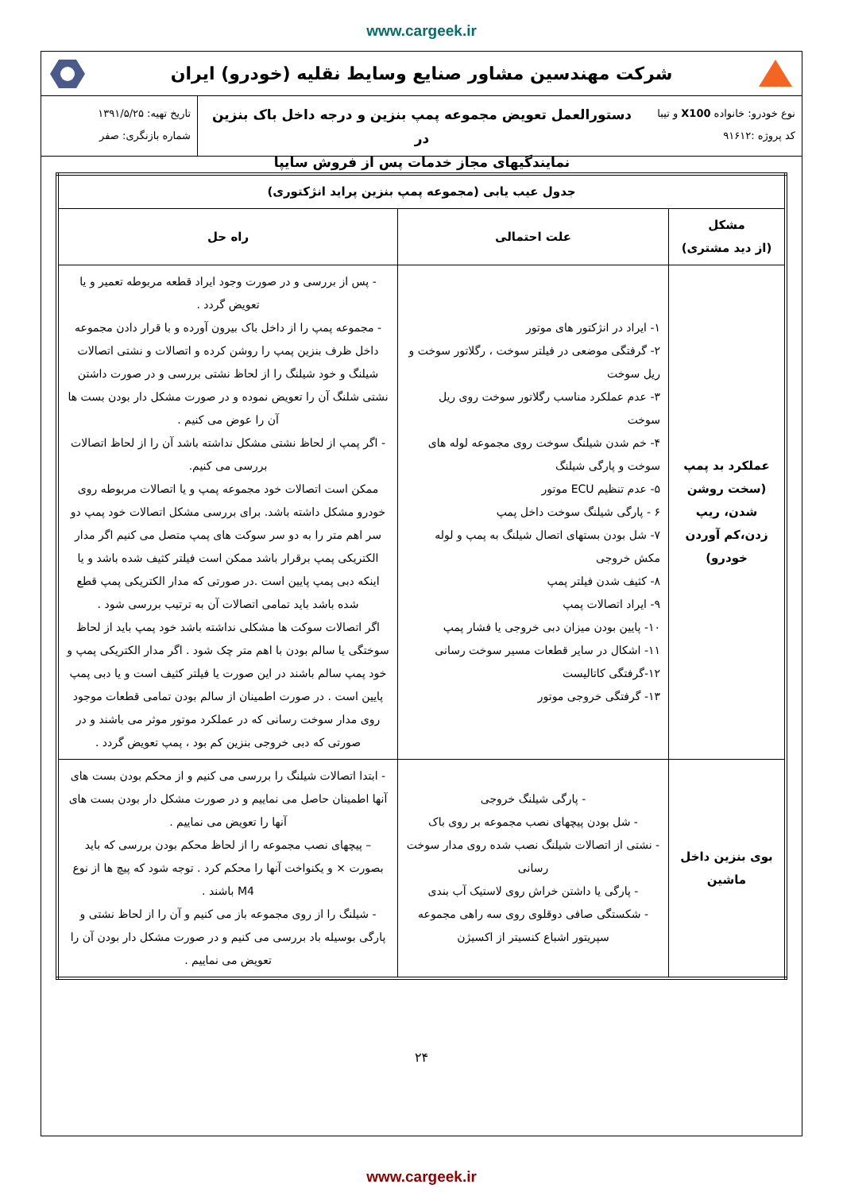www.cargeek.ir
شرکت مهندسین مشاور صنایع وسایط نقلیه (خودرو) ایران
نوع خودرو: خانواده X100 و تیبا
کد پروژه :۹۱۶۱۲
دستورالعمل تعویض مجموعه پمپ بنزین و درجه داخل باک بنزین در
نمایندگیهای مجاز خدمات پس از فروش سایپا
تاریخ تهیه: ۱۳۹۱/۵/۲۵
شماره بازنگری: صفر
| جدول عیب یابی (مجموعه پمپ بنزین پراید انژکتوری) | | |
| --- | --- | --- |
| مشکل (از دید مشتری) | علت احتمالی | راه حل |
| عملکرد بد پمپ (سخت روشن شدن، ریپ زدن،کم آوردن خودرو) | ۱- ایراد در انژکتور های موتور ۲- گرفتگی موضعی در فیلتر سوخت ، رگلاتور سوخت و ریل سوخت ۳- عدم عملکرد مناسب رگلاتور سوخت روی ریل سوخت ۴- خم شدن شیلنگ سوخت روی مجموعه لوله های سوخت و پارگی شیلنگ ۵- عدم تنظیم ECU موتور ۶ - پارگی شیلنگ سوخت داخل پمپ ۷- شل بودن بستهای اتصال شیلنگ به پمپ و لوله مکش خروجی ۸- کثیف شدن فیلتر پمپ ۹- ایراد اتصالات پمپ ۱۰- پایین بودن میزان دبی خروجی یا فشار پمپ ۱۱- اشکال در سایر قطعات مسیر سوخت رسانی ۱۲-گرفتگی کاتالیست ۱۳- گرفتگی خروجی موتور | - پس از بررسی و در صورت وجود ایراد قطعه مربوطه تعمیر و یا تعویض گردد . - مجموعه پمپ را از داخل باک بیرون آورده و با قرار دادن مجموعه داخل ظرف بنزین پمپ را روشن کرده و اتصالات و نشتی اتصالات شیلنگ و خود شیلنگ را از لحاظ نشتی بررسی و در صورت داشتن نشتی شلنگ آن را تعویض نموده و در صورت مشکل دار بودن بست ها آن را عوض می کنیم . - اگر پمپ از لحاظ نشتی مشکل نداشته باشد آن را از لحاظ اتصالات بررسی می کنیم. ممکن است اتصالات خود مجموعه پمپ و یا اتصالات مربوطه روی خودرو مشکل داشته باشد. برای بررسی مشکل اتصالات خود پمپ دو سر اهم متر را به دو سر سوکت های پمپ متصل می کنیم اگر مدار الکتریکی پمپ برقرار باشد ممکن است فیلتر کثیف شده باشد و یا اینکه دبی پمپ پایین است .در صورتی که مدار الکتریکی پمپ قطع شده باشد باید تمامی اتصالات آن به ترتیب بررسی شود . اگر اتصالات سوکت ها مشکلی نداشته باشد خود پمپ باید از لحاظ سوختگی یا سالم بودن با اهم متر چک شود . اگر مدار الکتریکی پمپ و خود پمپ سالم باشند در این صورت یا فیلتر کثیف است و یا دبی پمپ پایین است . در صورت اطمینان از سالم بودن تمامی قطعات موجود روی مدار سوخت رسانی که در عملکرد موتور موثر می باشند و در صورتی که دبی خروجی بنزین کم بود ، پمپ تعویض گردد . |
| بوی بنزین داخل ماشین | - پارگی شیلنگ خروجی - شل بودن پیچهای نصب مجموعه بر روی باک - نشتی از اتصالات شیلنگ نصب شده روی مدار سوخت رسانی - پارگی یا داشتن خراش روی لاستیک آب بندی - شکستگی صافی دوقلوی روی سه راهی مجموعه سپریتور اشباع کنسیتر از اکسیژن | - ابتدا اتصالات شیلنگ را بررسی می کنیم و از محکم بودن بست های آنها اطمینان حاصل می نماییم و در صورت مشکل دار بودن بست های آنها را تعویض می نماییم . – پیچهای نصب مجموعه را از لحاظ محکم بودن بررسی که باید بصورت × و یکنواخت آنها را محکم کرد . توجه شود که پیچ ها از نوع M4 باشند . - شیلنگ را از روی مجموعه باز می کنیم و آن را از لحاظ نشتی و پارگی بوسیله باد بررسی می کنیم و در صورت مشکل دار بودن آن را تعویض می نماییم . |
۲۴
www.cargeek.ir